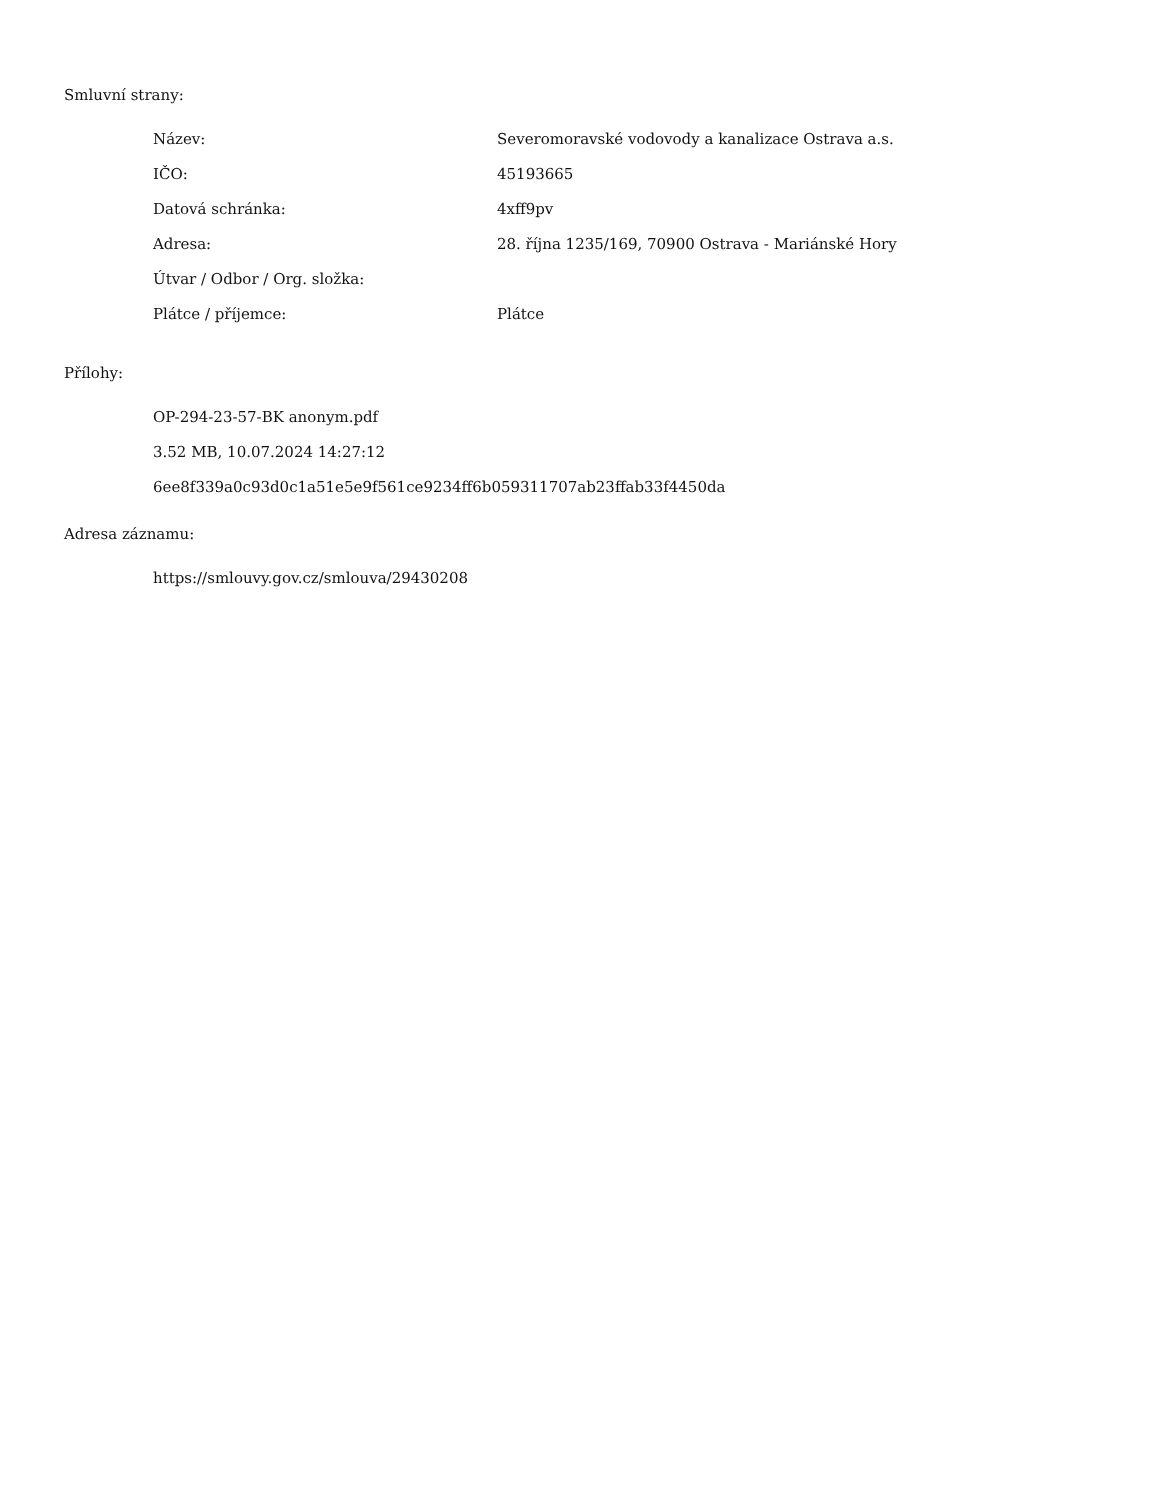Smluvní strany:
| Název: | Severomoravské vodovody a kanalizace Ostrava a.s. |
| IČO: | 45193665 |
| Datová schránka: | 4xff9pv |
| Adresa: | 28. října 1235/169, 70900 Ostrava - Mariánské Hory |
| Útvar / Odbor / Org. složka: | |
| Plátce / příjemce: | Plátce |
Přílohy:
OP-294-23-57-BK anonym.pdf
3.52 MB, 10.07.2024 14:27:12
6ee8f339a0c93d0c1a51e5e9f561ce9234ff6b059311707ab23ffab33f4450da
Adresa záznamu:
https://smlouvy.gov.cz/smlouva/29430208